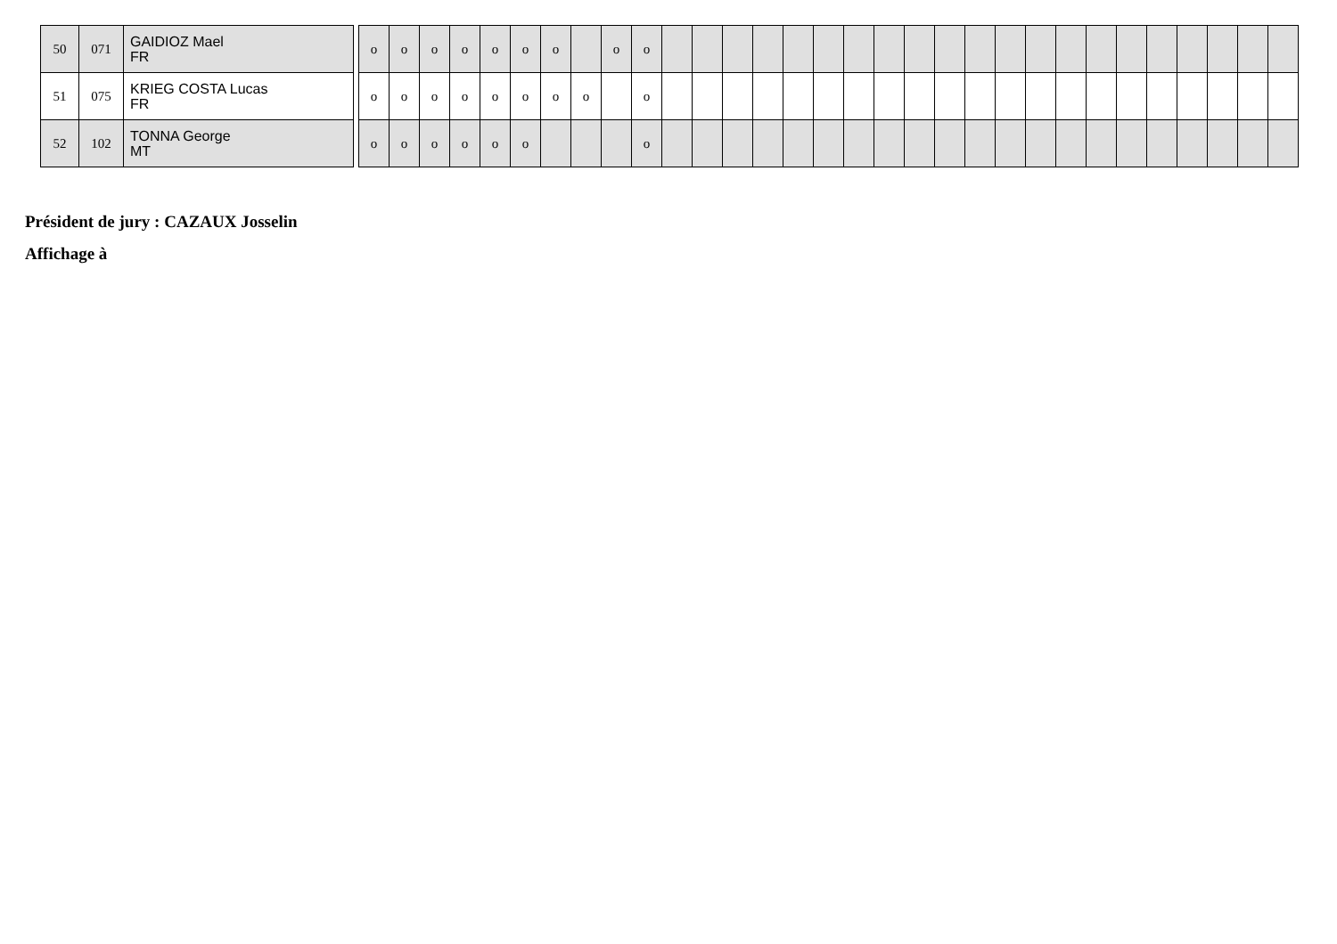| 50 | 071 | GAIDIOZ Mael FR |
| 51 | 075 | KRIEG COSTA Lucas FR |
| 52 | 102 | TONNA George MT |
| o | o | o | o | o | o | o | | o | o | | | | | | | | | | | | | | | | | | | | | |
| o | o | o | o | o | o | o | o | | o | | | | | | | | | | | | | | | | | | | | | |
| o | o | o | o | o | o | | | | o | | | | | | | | | | | | | | | | | | | | | |
Président de jury : CAZAUX Josselin
Affichage à